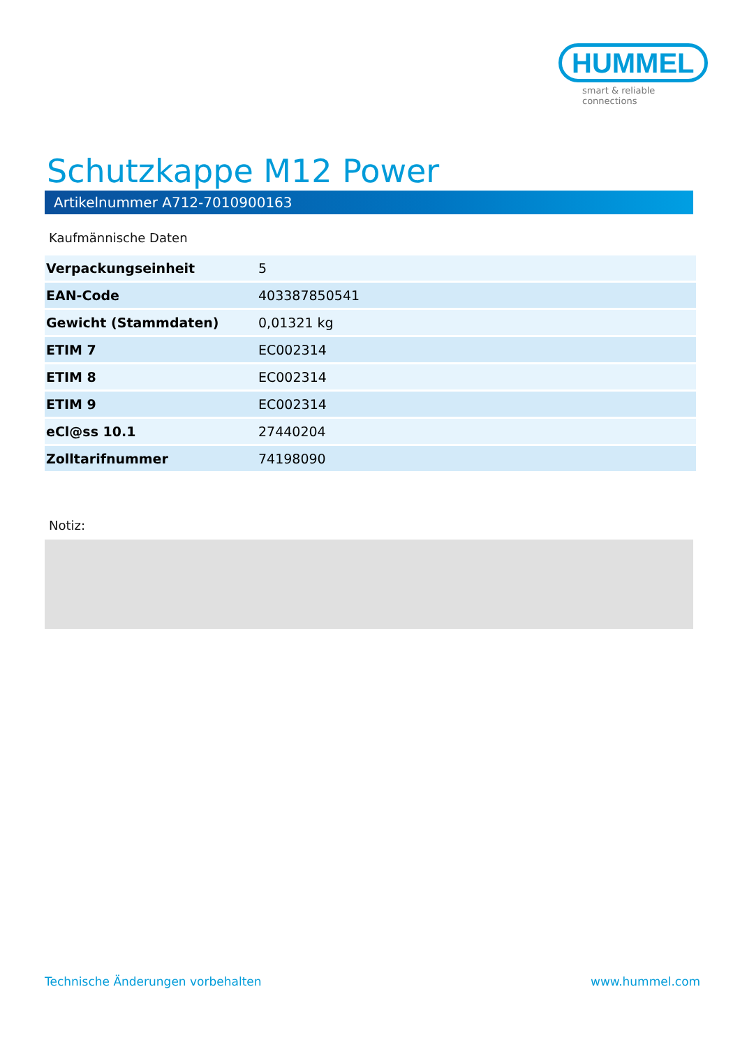HUMMEL
smart & reliable connections
Schutzkappe M12 Power
Artikelnummer A712-7010900163
Kaufmännische Daten
| Verpackungseinheit | 5 |
| EAN-Code | 403387850541 |
| Gewicht (Stammdaten) | 0,01321 kg |
| ETIM 7 | EC002314 |
| ETIM 8 | EC002314 |
| ETIM 9 | EC002314 |
| eCl@ss 10.1 | 27440204 |
| Zolltarifnummer | 74198090 |
Notiz:
Technische Änderungen vorbehalten
www.hummel.com